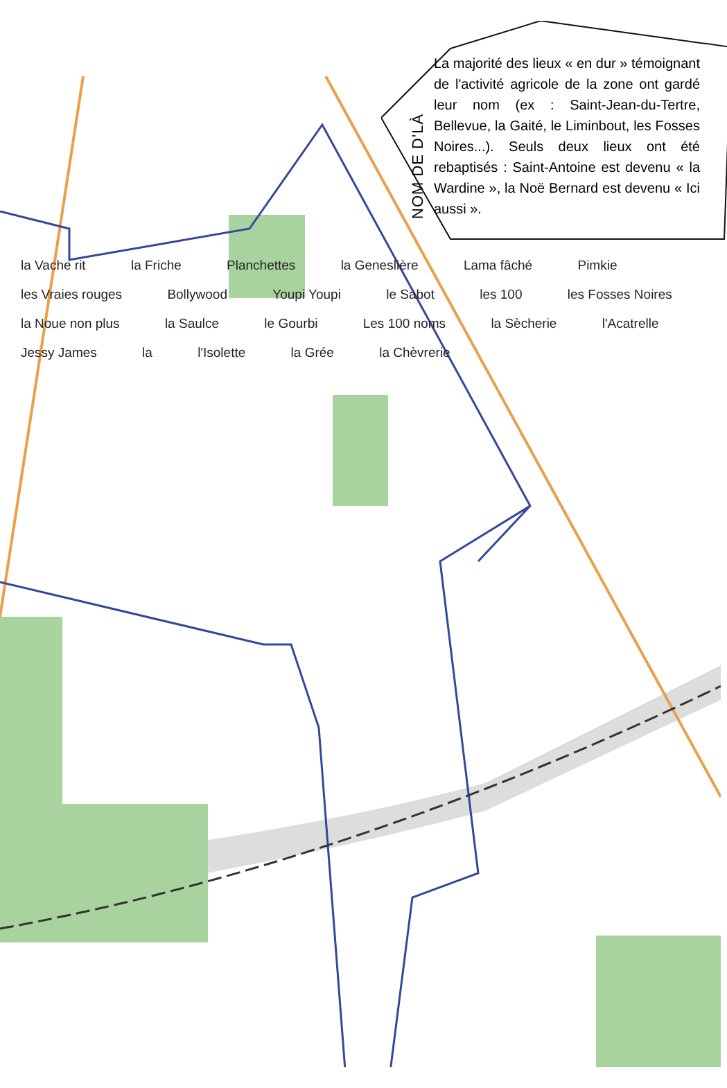NOM DE D'LÀ
La majorité des lieux « en dur » témoignant de l'activité agricole de la zone ont gardé leur nom (ex : Saint-Jean-du-Tertre, Bellevue, la Gaité, le Liminbout, les Fosses Noires...). Seuls deux lieux ont été rebaptisés : Saint-Antoine est devenu « la Wardine », la Noë Bernard est devenu « Ici aussi ».
la Vache rit la Friche Planchettes la Geneslière Lama fâché Pimkie les Vraies rouges Bollywood Youpi Youpi le Sabot les 100 les Fosses Noires la Noue non plus la Saulce le Gourbi Les 100 noms la Sècherie l'Acatrelle Jessy James la l'Isolette la Grée la Chèvrerie